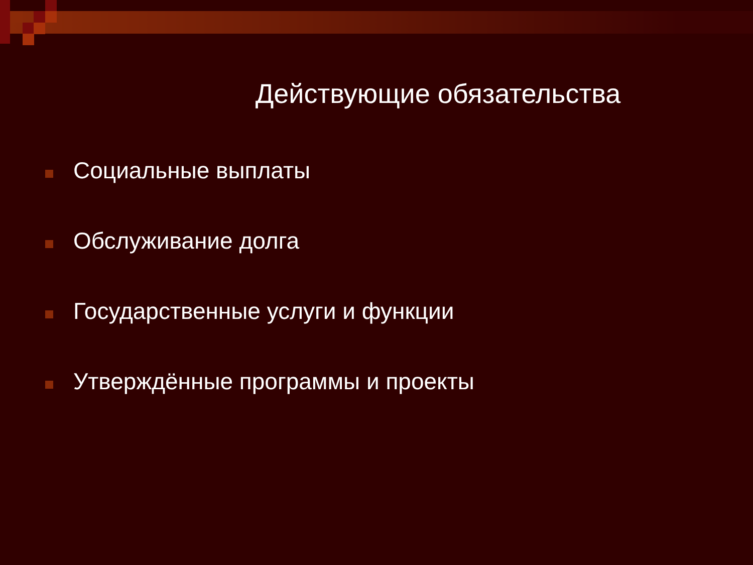Действующие обязательства
Социальные выплаты
Обслуживание долга
Государственные услуги и функции
Утверждённые программы и проекты